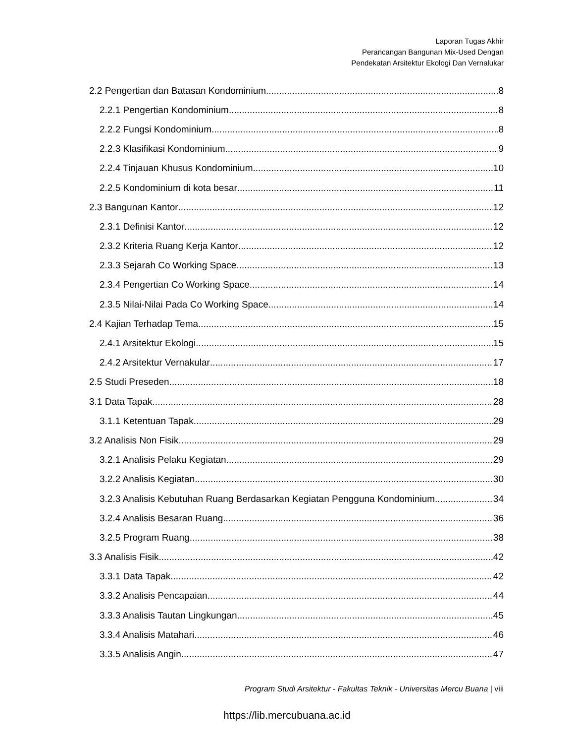Laporan Tugas Akhir
Perancangan Bangunan Mix-Used Dengan
Pendekatan Arsitektur Ekologi Dan Vernalukar
2.2 Pengertian dan Batasan Kondominium 8
2.2.1 Pengertian Kondominium 8
2.2.2 Fungsi Kondominium 8
2.2.3 Klasifikasi Kondominium 9
2.2.4 Tinjauan Khusus Kondominium 10
2.2.5 Kondominium di kota besar 11
2.3 Bangunan Kantor 12
2.3.1 Definisi Kantor 12
2.3.2 Kriteria Ruang Kerja Kantor 12
2.3.3 Sejarah Co Working Space 13
2.3.4 Pengertian Co Working Space 14
2.3.5 Nilai-Nilai Pada Co Working Space 14
2.4 Kajian Terhadap Tema 15
2.4.1 Arsitektur Ekologi 15
2.4.2 Arsitektur Vernakular 17
2.5 Studi Preseden 18
3.1 Data Tapak 28
3.1.1 Ketentuan Tapak 29
3.2 Analisis Non Fisik 29
3.2.1 Analisis Pelaku Kegiatan 29
3.2.2 Analisis Kegiatan 30
3.2.3 Analisis Kebutuhan Ruang Berdasarkan Kegiatan Pengguna Kondominium 34
3.2.4 Analisis Besaran Ruang 36
3.2.5 Program Ruang 38
3.3 Analisis Fisik 42
3.3.1 Data Tapak 42
3.3.2 Analisis Pencapaian 44
3.3.3 Analisis Tautan Lingkungan 45
3.3.4 Analisis Matahari 46
3.3.5 Analisis Angin 47
Program Studi Arsitektur - Fakultas Teknik - Universitas Mercu Buana | viii
https://lib.mercubuana.ac.id